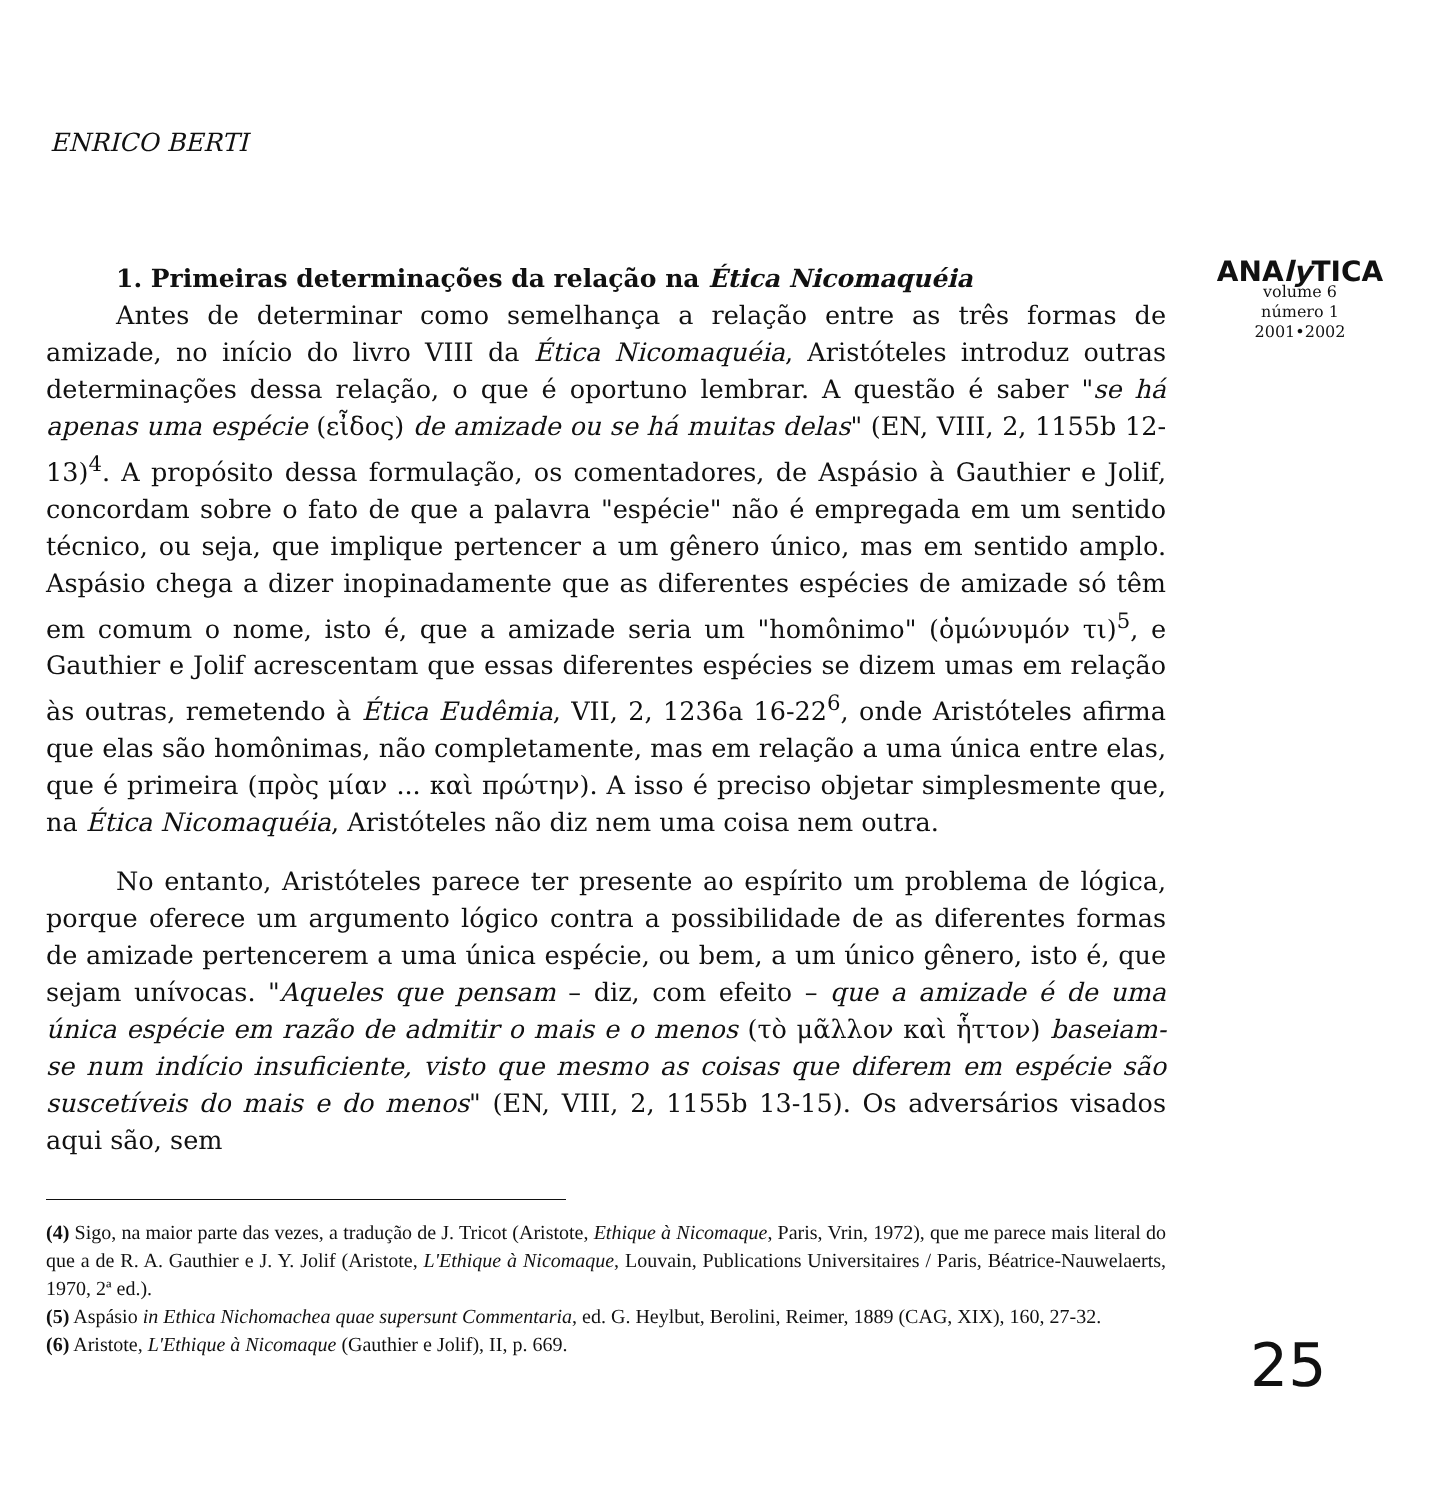ENRICO BERTI
ANAly TICA
volume 6
número 1
2001•2002
1. Primeiras determinações da relação na Ética Nicomaquéia
Antes de determinar como semelhança a relação entre as três formas de amizade, no início do livro VIII da Ética Nicomaquéia, Aristóteles introduz outras determinações dessa relação, o que é oportuno lembrar. A questão é saber "se há apenas uma espécie (εἶδος) de amizade ou se há muitas delas" (EN, VIII, 2, 1155b 12-13)<sup>4</sup>. A propósito dessa formulação, os comentadores, de Aspásio à Gauthier e Jolif, concordam sobre o fato de que a palavra "espécie" não é empregada em um sentido técnico, ou seja, que implique pertencer a um gênero único, mas em sentido amplo. Aspásio chega a dizer inopinadamente que as diferentes espécies de amizade só têm em comum o nome, isto é, que a amizade seria um "homônimo" (ὁμώνυμόν τι)<sup>5</sup>, e Gauthier e Jolif acrescentam que essas diferentes espécies se dizem umas em relação às outras, remetendo à Ética Eudêmia, VII, 2, 1236a 16-22<sup>6</sup>, onde Aristóteles afirma que elas são homônimas, não completamente, mas em relação a uma única entre elas, que é primeira (πρὸς μίαν ... καὶ πρώτην). A isso é preciso objetar simplesmente que, na Ética Nicomaquéia, Aristóteles não diz nem uma coisa nem outra.
No entanto, Aristóteles parece ter presente ao espírito um problema de lógica, porque oferece um argumento lógico contra a possibilidade de as diferentes formas de amizade pertencerem a uma única espécie, ou bem, a um único gênero, isto é, que sejam unívocas. "Aqueles que pensam – diz, com efeito – que a amizade é de uma única espécie em razão de admitir o mais e o menos (τὸ μᾶλλον καὶ ἧττον) baseiam-se num indício insuficiente, visto que mesmo as coisas que diferem em espécie são suscetíveis do mais e do menos" (EN, VIII, 2, 1155b 13-15). Os adversários visados aqui são, sem
(4) Sigo, na maior parte das vezes, a tradução de J. Tricot (Aristote, Ethique à Nicomaque, Paris, Vrin, 1972), que me parece mais literal do que a de R. A. Gauthier e J. Y. Jolif (Aristote, L'Ethique à Nicomaque, Louvain, Publications Universitaires / Paris, Béatrice-Nauwelaerts, 1970, 2ª ed.).
(5) Aspásio in Ethica Nichomachea quae supersunt Commentaria, ed. G. Heylbut, Berolini, Reimer, 1889 (CAG, XIX), 160, 27-32.
(6) Aristote, L'Ethique à Nicomaque (Gauthier e Jolif), II, p. 669.
25